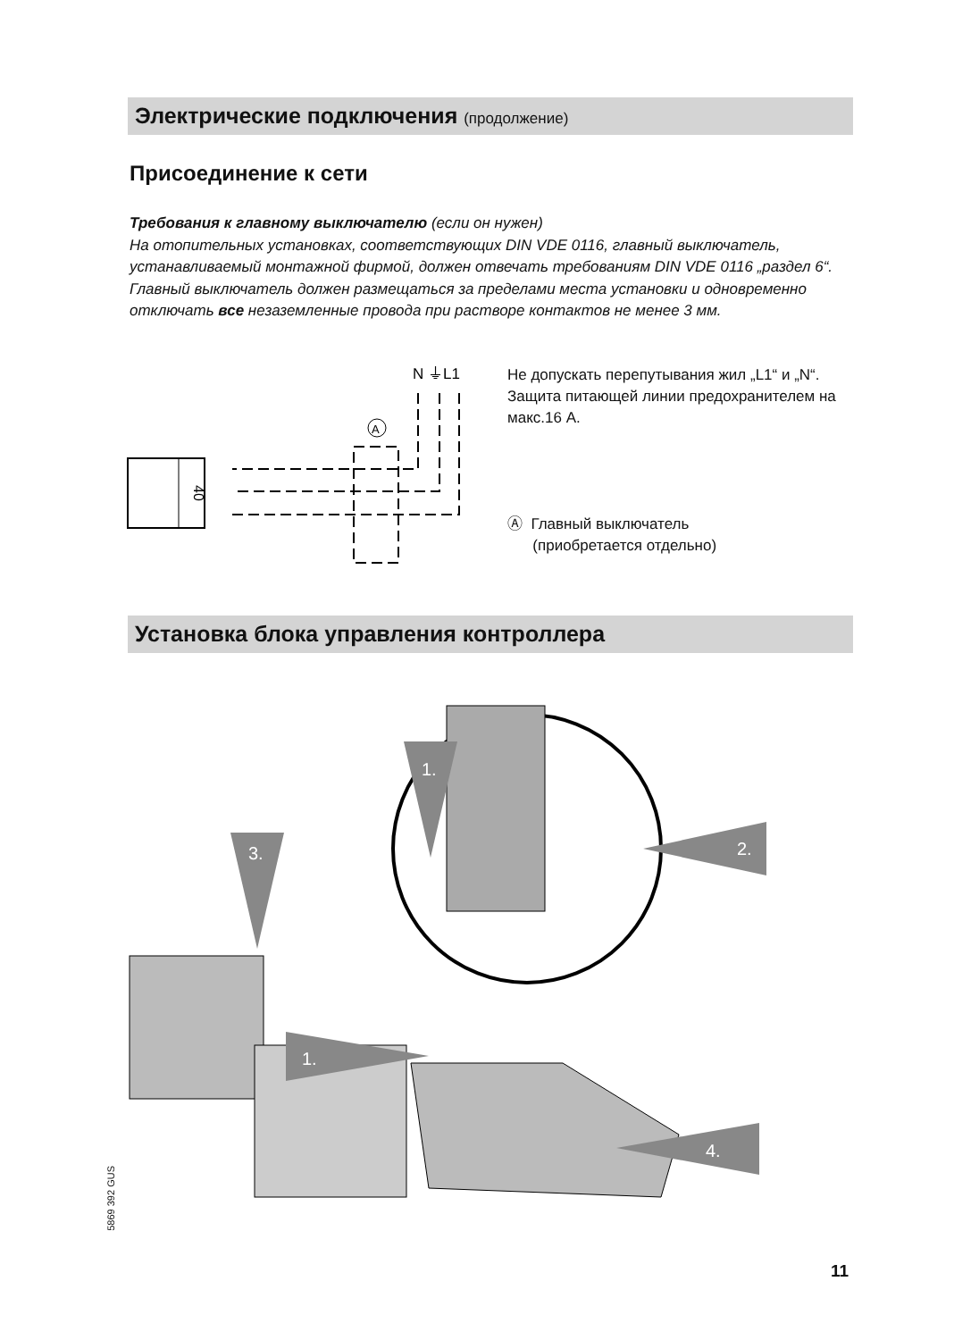Электрические подключения (продолжение)
Присоединение к сети
Требования к главному выключателю (если он нужен)
На отопительных установках, соответствующих DIN VDE 0116, главный выключатель, устанавливаемый монтажной фирмой, должен отвечать требованиям DIN VDE 0116 „раздел 6“.
Главный выключатель должен размещаться за пределами места установки и одновременно отключать все незаземленные провода при растворе контактов не менее 3 мм.
40
N ⏚L1
A
Не допускать перепутывания жил „L1“ и „N“.
Защита питающей линии предохранителем на макс.16 A.
Ⓐ Главный выключатель
(приобретается отдельно)
Установка блока управления контроллера
1.
3.
2.
1.
4.
5869 392 GUS
11